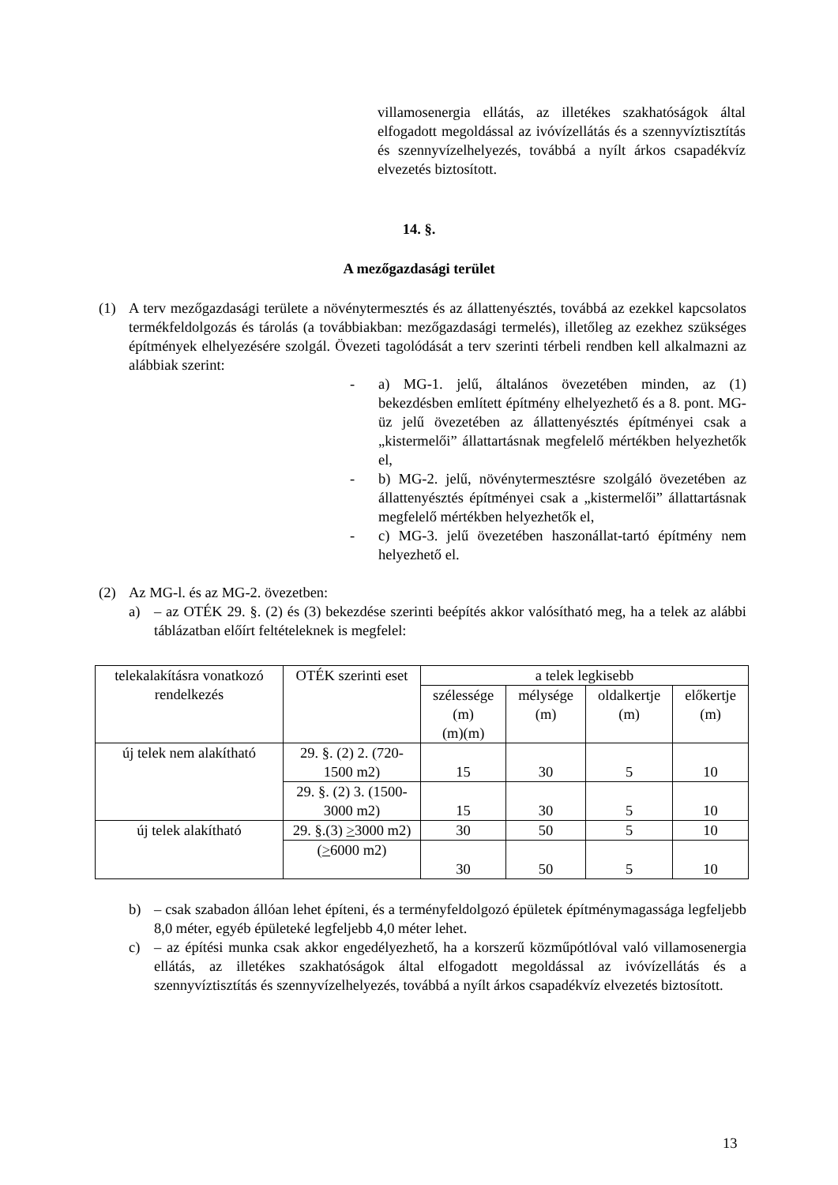villamosenergia ellátás, az illetékes szakhatóságok által elfogadott megoldással az ivóvízellátás és a szennyvíztisztítás és szennyvízelhelyezés, továbbá a nyílt árkos csapadékvíz elvezetés biztosított.
14. §.
A mezőgazdasági terület
(1) A terv mezőgazdasági területe a növénytermesztés és az állattenyésztés, továbbá az ezekkel kapcsolatos termékfeldolgozás és tárolás (a továbbiakban: mezőgazdasági termelés), illetőleg az ezekhez szükséges építmények elhelyezésére szolgál. Övezeti tagolódását a terv szerinti térbeli rendben kell alkalmazni az alábbiak szerint:
- a) MG-1. jelű, általános övezetében minden, az (1) bekezdésben említett építmény elhelyezhető és a 8. pont. MG-üz jelű övezetében az állattenyésztés építményei csak a „kistermelői” állattartásnak megfelelő mértékben helyezhetők el,
- b) MG-2. jelű, növénytermesztésre szolgáló övezetében az állattenyésztés építményei csak a „kistermelői” állattartásnak megfelelő mértékben helyezhetők el,
- c) MG-3. jelű övezetében haszonállat-tartó építmény nem helyezhető el.
(2) Az MG-l. és az MG-2. övezetben:
a) – az OTÉK 29. §. (2) és (3) bekezdése szerinti beépítés akkor valósítható meg, ha a telek az alábbi táblázatban előírt feltételeknek is megfelel:
| telekalakításra vonatkozó rendelkezés | OTÉK szerinti eset | a telek legkisebb | | | |
| --- | --- | --- | --- | --- | --- |
| | | szélessége (m) (m)(m) | mélysége (m) | oldalkertje (m) | előkertje (m) |
| új telek nem alakítható | 29. §. (2) 2. (720-1500 m2) | 15 | 30 | 5 | 10 |
| | 29. §. (2) 3. (1500-3000 m2) | 15 | 30 | 5 | 10 |
| új telek alakítható | 29. §.(3) > 3000 m2) | 30 | 50 | 5 | 10 |
| | ( > 6000 m2) | 30 | 50 | 5 | 10 |
b) – csak szabadon állóan lehet építeni, és a terményfeldolgozó épületek építménymagassága legfeljebb 8,0 méter, egyéb épületeké legfeljebb 4,0 méter lehet.
c) – az építési munka csak akkor engedélyezhető, ha a korszerű közműpótlóval való villamosenergia ellátás, az illetékes szakhatóságok által elfogadott megoldással az ivóvízellátás és a szennyvíztisztítás és szennyvízelhelyezés, továbbá a nyílt árkos csapadékvíz elvezetés biztosított.
13